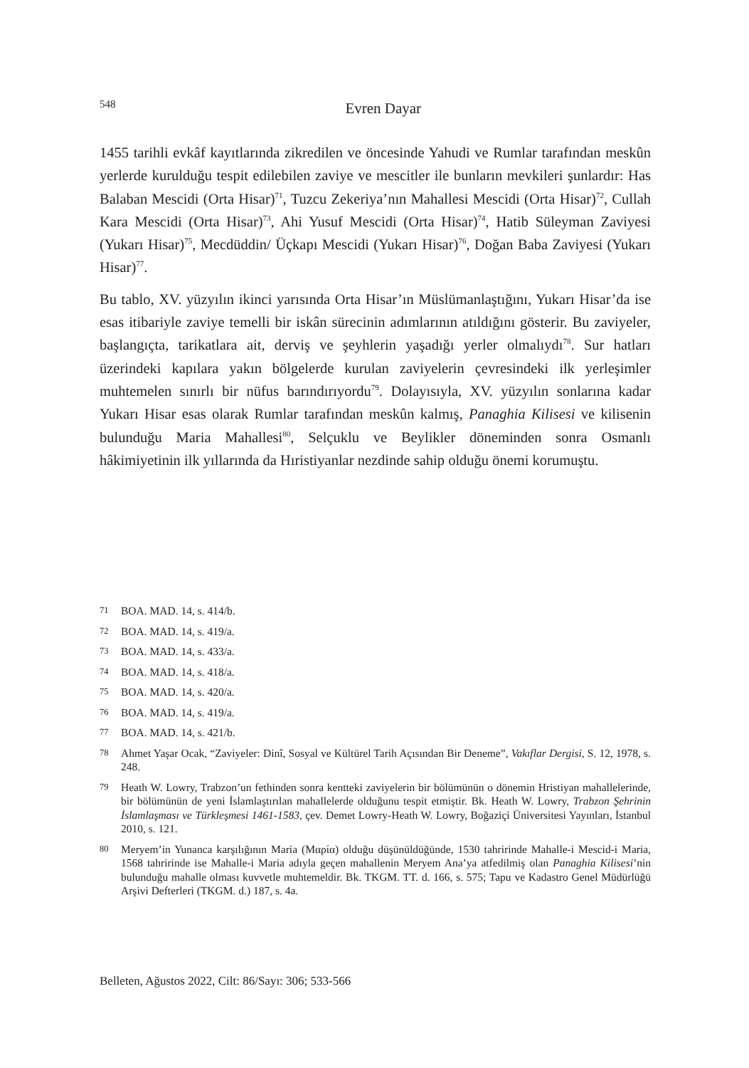548
Evren Dayar
1455 tarihli evkâf kayıtlarında zikredilen ve öncesinde Yahudi ve Rumlar tarafından meskûn yerlerde kurulduğu tespit edilebilen zaviye ve mescitler ile bunların mevkileri şunlardır: Has Balaban Mescidi (Orta Hisar)<sup>71</sup>, Tuzcu Zekeriya’nın Mahallesi Mescidi (Orta Hisar)<sup>72</sup>, Cullah Kara Mescidi (Orta Hisar)<sup>73</sup>, Ahi Yusuf Mescidi (Orta Hisar)<sup>74</sup>, Hatib Süleyman Zaviyesi (Yukarı Hisar)<sup>75</sup>, Mecdüddin/ Üçkapı Mescidi (Yukarı Hisar)<sup>76</sup>, Doğan Baba Zaviyesi (Yukarı Hisar)<sup>77</sup>.
Bu tablo, XV. yüzyılın ikinci yarısında Orta Hisar’ın Müslümanlaştığını, Yukarı Hisar’da ise esas itibariyle zaviye temelli bir iskân sürecinin adımlarının atıldığını gösterir. Bu zaviyeler, başlangıçta, tarikatlara ait, derviş ve şeyhlerin yaşadığı yerler olmalıydı<sup>78</sup>. Sur hatları üzerindeki kapılara yakın bölgelerde kurulan zaviyelerin çevresindeki ilk yerleşimler muhtemelen sınırlı bir nüfus barındırıyordu<sup>79</sup>. Dolayısıyla, XV. yüzyılın sonlarına kadar Yukarı Hisar esas olarak Rumlar tarafından meskûn kalmış, Panaghia Kilisesi ve kilisenin bulunduğu Maria Mahallesi<sup>80</sup>, Selçuklu ve Beylikler döneminden sonra Osmanlı hâkimiyetinin ilk yıllarında da Hıristiyanlar nezdinde sahip olduğu önemi korumuştu.
71 BOA. MAD. 14, s. 414/b.
72 BOA. MAD. 14, s. 419/a.
73 BOA. MAD. 14, s. 433/a.
74 BOA. MAD. 14, s. 418/a.
75 BOA. MAD. 14, s. 420/a.
76 BOA. MAD. 14, s. 419/a.
77 BOA. MAD. 14, s. 421/b.
78 Ahmet Yaşar Ocak, “Zaviyeler: Dinî, Sosyal ve Kültürel Tarih Açısından Bir Deneme”, Vakıflar Dergisi, S. 12, 1978, s. 248.
79 Heath W. Lowry, Trabzon’un fethinden sonra kentteki zaviyelerin bir bölümünün o dönemin Hristiyan mahallelerinde, bir bölümünün de yeni İslamlaştırılan mahallelerde olduğunu tespit etmiştir. Bk. Heath W. Lowry, Trabzon Şehrinin İslamlaşması ve Türkleşmesi 1461-1583, çev. Demet Lowry-Heath W. Lowry, Boğaziçi Üniversitesi Yayınları, İstanbul 2010, s. 121.
80 Meryem’in Yunanca karşılığının Maria (Μαρία) olduğu düşünüldüğünde, 1530 tahririnde Mahalle-i Mescid-i Maria, 1568 tahririnde ise Mahalle-i Maria adıyla geçen mahallenin Meryem Ana’ya atfedilmiş olan Panaghia Kilisesi’nin bulunduğu mahalle olması kuvvetle muhtemeldir. Bk. TKGM. TT. d. 166, s. 575; Tapu ve Kadastro Genel Müdürlüğü Arşivi Defterleri (TKGM. d.) 187, s. 4a.
Belleten, Ağustos 2022, Cilt: 86/Sayı: 306; 533-566